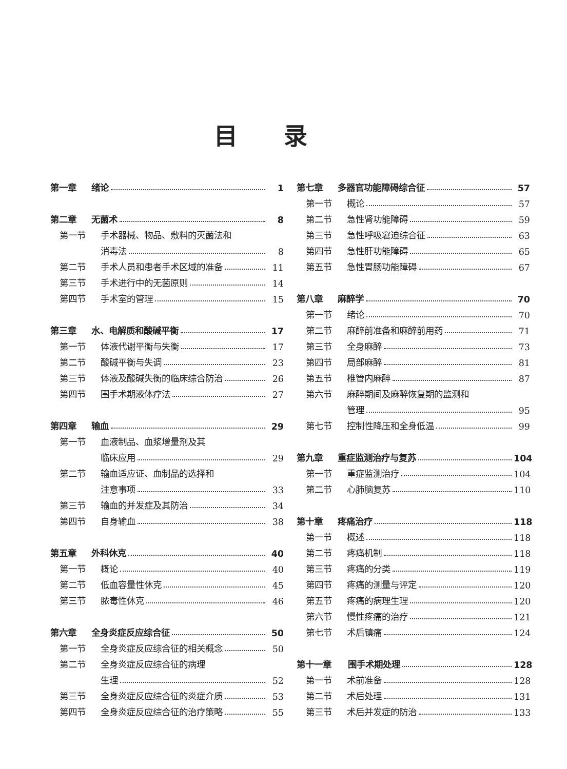目录
第一章 绪论 1
第二章 无菌术 8
第一节 手术器械、物品、敷料的灭菌法和
消毒法 8
第二节 手术人员和患者手术区域的准备 11
第三节 手术进行中的无菌原则 14
第四节 手术室的管理 15
第三章 水、电解质和酸碱平衡 17
第一节 体液代谢平衡与失衡 17
第二节 酸碱平衡与失调 23
第三节 体液及酸碱失衡的临床综合防治 26
第四节 围手术期液体疗法 27
第四章 输血 29
第一节 血液制品、血浆增量剂及其
临床应用 29
第二节 输血适应证、血制品的选择和
注意事项 33
第三节 输血的并发症及其防治 34
第四节 自身输血 38
第五章 外科休克 40
第一节 概论 40
第二节 低血容量性休克 45
第三节 脓毒性休克 46
第六章 全身炎症反应综合征 50
第一节 全身炎症反应综合征的相关概念 50
第二节 全身炎症反应综合征的病理
生理 52
第三节 全身炎症反应综合征的炎症介质 53
第四节 全身炎症反应综合征的治疗策略 55
第七章 多器官功能障碍综合征 57
第一节 概论 57
第二节 急性肾功能障碍 59
第三节 急性呼吸窘迫综合征 63
第四节 急性肝功能障碍 65
第五节 急性胃肠功能障碍 67
第八章 麻醉学 70
第一节 绪论 70
第二节 麻醉前准备和麻醉前用药 71
第三节 全身麻醉 73
第四节 局部麻醉 81
第五节 椎管内麻醉 87
第六节 麻醉期间及麻醉恢复期的监测和
管理 95
第七节 控制性降压和全身低温 99
第九章 重症监测治疗与复苏 104
第一节 重症监测治疗 104
第二节 心肺脑复苏 110
第十章 疼痛治疗 118
第一节 概述 118
第二节 疼痛机制 118
第三节 疼痛的分类 119
第四节 疼痛的测量与评定 120
第五节 疼痛的病理生理 120
第六节 慢性疼痛的治疗 121
第七节 术后镇痛 124
第十一章 围手术期处理 128
第一节 术前准备 128
第二节 术后处理 131
第三节 术后并发症的防治 133